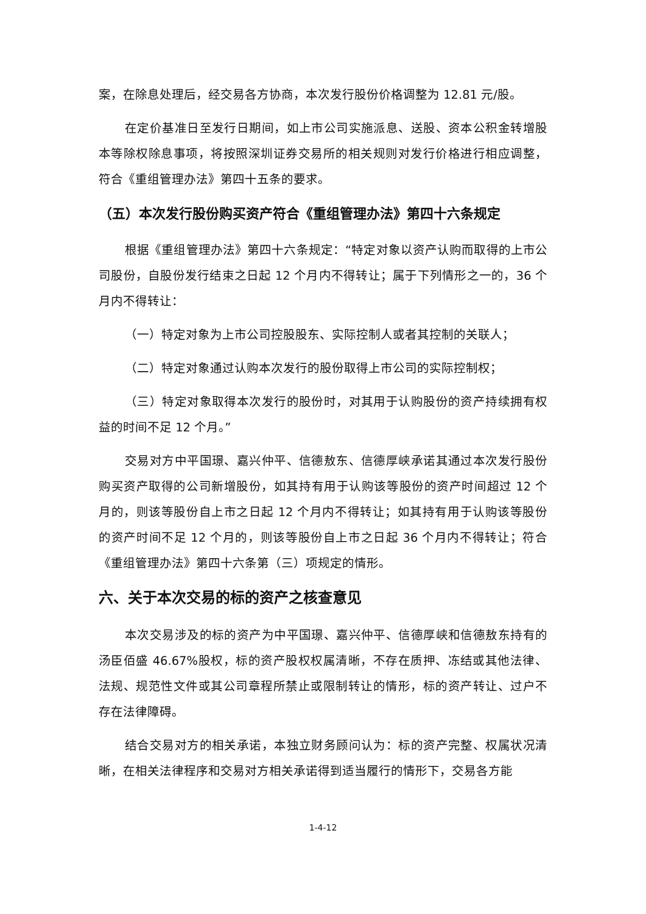案，在除息处理后，经交易各方协商，本次发行股份价格调整为 12.81 元/股。
在定价基准日至发行日期间，如上市公司实施派息、送股、资本公积金转增股本等除权除息事项，将按照深圳证券交易所的相关规则对发行价格进行相应调整，符合《重组管理办法》第四十五条的要求。
（五）本次发行股份购买资产符合《重组管理办法》第四十六条规定
根据《重组管理办法》第四十六条规定：“特定对象以资产认购而取得的上市公司股份，自股份发行结束之日起 12 个月内不得转让；属于下列情形之一的，36 个月内不得转让：
（一）特定对象为上市公司控股股东、实际控制人或者其控制的关联人；
（二）特定对象通过认购本次发行的股份取得上市公司的实际控制权；
（三）特定对象取得本次发行的股份时，对其用于认购股份的资产持续拥有权益的时间不足 12 个月。”
交易对方中平国璟、嘉兴仲平、信德敖东、信德厚峡承诺其通过本次发行股份购买资产取得的公司新增股份，如其持有用于认购该等股份的资产时间超过 12 个月的，则该等股份自上市之日起 12 个月内不得转让；如其持有用于认购该等股份的资产时间不足 12 个月的，则该等股份自上市之日起 36 个月内不得转让；符合《重组管理办法》第四十六条第（三）项规定的情形。
六、关于本次交易的标的资产之核查意见
本次交易涉及的标的资产为中平国璟、嘉兴仲平、信德厚峡和信德敖东持有的汤臣佰盛 46.67%股权，标的资产股权权属清晰，不存在质押、冻结或其他法律、法规、规范性文件或其公司章程所禁止或限制转让的情形，标的资产转让、过户不存在法律障碍。
结合交易对方的相关承诺，本独立财务顾问认为：标的资产完整、权属状况清晰，在相关法律程序和交易对方相关承诺得到适当履行的情形下，交易各方能
1-4-12